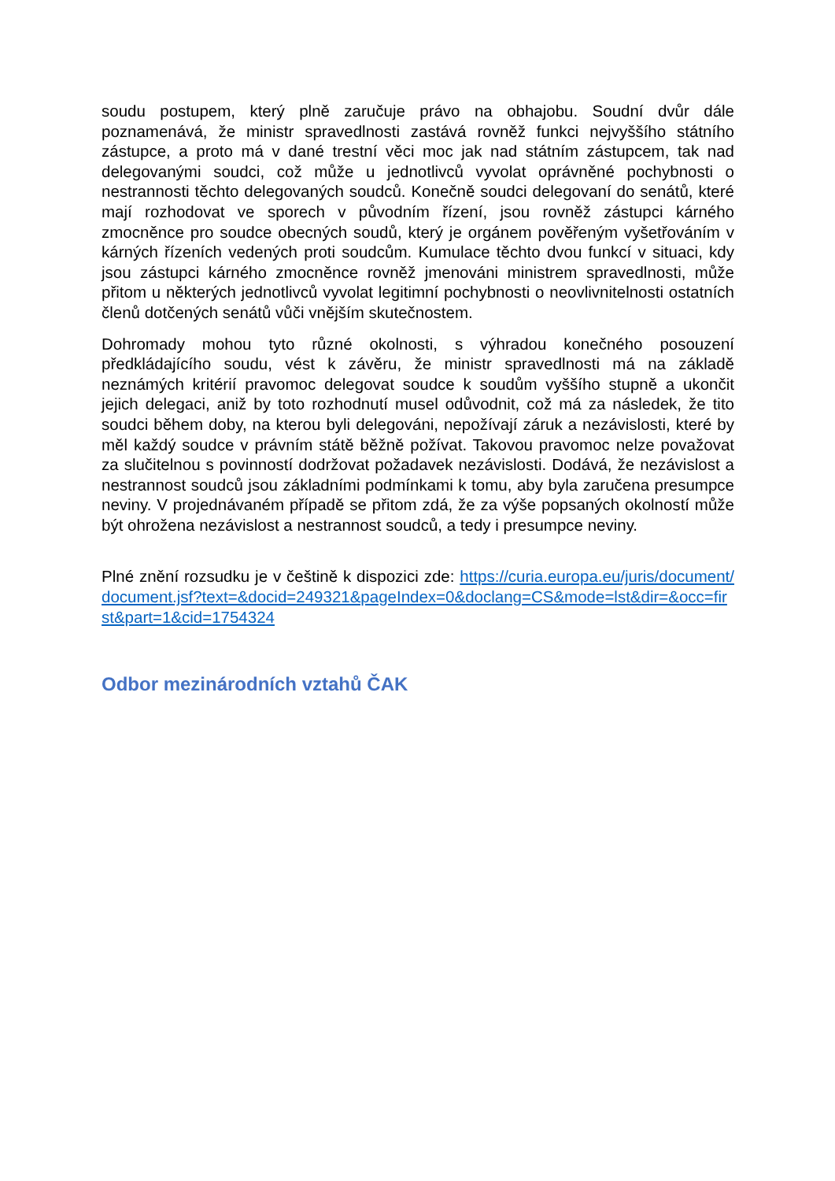soudu postupem, který plně zaručuje právo na obhajobu. Soudní dvůr dále poznamenává, že ministr spravedlnosti zastává rovněž funkci nejvyššího státního zástupce, a proto má v dané trestní věci moc jak nad státním zástupcem, tak nad delegovanými soudci, což může u jednotlivců vyvolat oprávněné pochybnosti o nestrannosti těchto delegovaných soudců. Konečně soudci delegovaní do senátů, které mají rozhodovat ve sporech v původním řízení, jsou rovněž zástupci kárného zmocněnce pro soudce obecných soudů, který je orgánem pověřeným vyšetřováním v kárných řízeních vedených proti soudcům. Kumulace těchto dvou funkcí v situaci, kdy jsou zástupci kárného zmocněnce rovněž jmenováni ministrem spravedlnosti, může přitom u některých jednotlivců vyvolat legitimní pochybnosti o neovlivnitelnosti ostatních členů dotčených senátů vůči vnějším skutečnostem.
Dohromady mohou tyto různé okolnosti, s výhradou konečného posouzení předkládajícího soudu, vést k závěru, že ministr spravedlnosti má na základě neznámých kritérií pravomoc delegovat soudce k soudům vyššího stupně a ukončit jejich delegaci, aniž by toto rozhodnutí musel odůvodnit, což má za následek, že tito soudci během doby, na kterou byli delegováni, nepožívají záruk a nezávislosti, které by měl každý soudce v právním státě běžně požívat. Takovou pravomoc nelze považovat za slučitelnou s povinností dodržovat požadavek nezávislosti. Dodává, že nezávislost a nestrannost soudců jsou základními podmínkami k tomu, aby byla zaručena presumpce neviny. V projednávaném případě se přitom zdá, že za výše popsaných okolností může být ohrožena nezávislost a nestrannost soudců, a tedy i presumpce neviny.
Plné znění rozsudku je v češtině k dispozici zde: https://curia.europa.eu/juris/document/document.jsf?text=&docid=249321&pageIndex=0&doclang=CS&mode=lst&dir=&occ=first&part=1&cid=1754324
Odbor mezinárodních vztahů ČAK